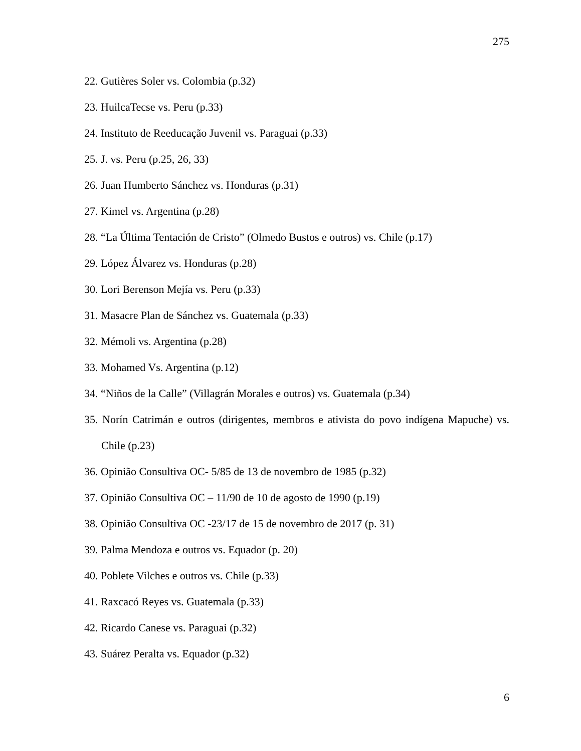275
22. Gutières Soler vs. Colombia (p.32)
23. HuilcaTecse vs. Peru (p.33)
24. Instituto de Reeducação Juvenil vs. Paraguai (p.33)
25. J. vs. Peru (p.25, 26, 33)
26. Juan Humberto Sánchez vs. Honduras (p.31)
27. Kimel vs. Argentina (p.28)
28. “La Última Tentación de Cristo” (Olmedo Bustos e outros) vs. Chile (p.17)
29. López Álvarez vs. Honduras (p.28)
30. Lori Berenson Mejía vs. Peru (p.33)
31. Masacre Plan de Sánchez vs. Guatemala (p.33)
32. Mémoli vs. Argentina (p.28)
33. Mohamed Vs. Argentina (p.12)
34. “Niños de la Calle” (Villagrán Morales e outros) vs. Guatemala (p.34)
35. Norín Catrimán e outros (dirigentes, membros e ativista do povo indígena Mapuche) vs. Chile (p.23)
36. Opinião Consultiva OC- 5/85 de 13 de novembro de 1985 (p.32)
37. Opinião Consultiva OC – 11/90 de 10 de agosto de 1990 (p.19)
38. Opinião Consultiva OC -23/17 de 15 de novembro de 2017 (p. 31)
39. Palma Mendoza e outros vs. Equador (p. 20)
40. Poblete Vilches e outros vs. Chile (p.33)
41. Raxcacó Reyes vs. Guatemala (p.33)
42. Ricardo Canese vs. Paraguai (p.32)
43. Suárez Peralta vs. Equador (p.32)
6